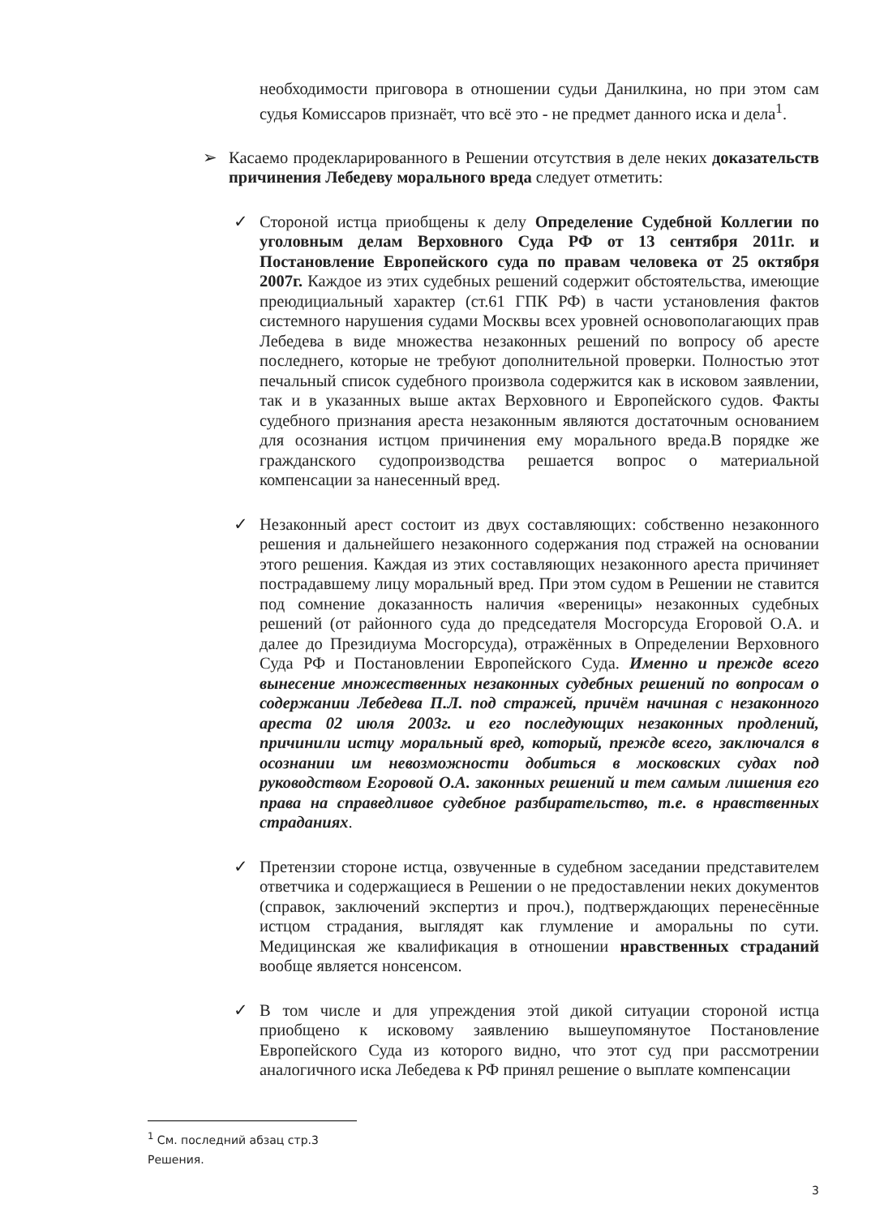необходимости приговора в отношении судьи Данилкина, но при этом сам судья Комиссаров признаёт, что всё это - не предмет данного иска и дела<sup>1</sup>.
➢ Касаемо продекларированного в Решении отсутствия в деле неких доказательств причинения Лебедеву морального вреда следует отметить:
✓ Стороной истца приобщены к делу Определение Судебной Коллегии по уголовным делам Верховного Суда РФ от 13 сентября 2011г. и Постановление Европейского суда по правам человека от 25 октября 2007г. Каждое из этих судебных решений содержит обстоятельства, имеющие преюдициальный характер (ст.61 ГПК РФ) в части установления фактов системного нарушения судами Москвы всех уровней основополагающих прав Лебедева в виде множества незаконных решений по вопросу об аресте последнего, которые не требуют дополнительной проверки. Полностью этот печальный список судебного произвола содержится как в исковом заявлении, так и в указанных выше актах Верховного и Европейского судов. Факты судебного признания ареста незаконным являются достаточным основанием для осознания истцом причинения ему морального вреда.В порядке же гражданского судопроизводства решается вопрос о материальной компенсации за нанесенный вред.
✓ Незаконный арест состоит из двух составляющих: собственно незаконного решения и дальнейшего незаконного содержания под стражей на основании этого решения. Каждая из этих составляющих незаконного ареста причиняет пострадавшему лицу моральный вред. При этом судом в Решении не ставится под сомнение доказанность наличия «вереницы» незаконных судебных решений (от районного суда до председателя Мосгорсуда Егоровой О.А. и далее до Президиума Мосгорсуда), отражённых в Определении Верховного Суда РФ и Постановлении Европейского Суда. Именно и прежде всего вынесение множественных незаконных судебных решений по вопросам о содержании Лебедева П.Л. под стражей, причём начиная с незаконного ареста 02 июля 2003г. и его последующих незаконных продлений, причинили истцу моральный вред, который, прежде всего, заключался в осознании им невозможности добиться в московских судах под руководством Егоровой О.А. законных решений и тем самым лишения его права на справедливое судебное разбирательство, т.е. в нравственных страданиях.
✓ Претензии стороне истца, озвученные в судебном заседании представителем ответчика и содержащиеся в Решении о не предоставлении неких документов (справок, заключений экспертиз и проч.), подтверждающих перенесённые истцом страдания, выглядят как глумление и аморальны по сути. Медицинская же квалификация в отношении нравственных страданий вообще является нонсенсом.
✓ В том числе и для упреждения этой дикой ситуации стороной истца приобщено к исковому заявлению вышеупомянутое Постановление Европейского Суда из которого видно, что этот суд при рассмотрении аналогичного иска Лебедева к РФ принял решение о выплате компенсации
<sup>1</sup> См. последний абзац стр.3 Решения.
3